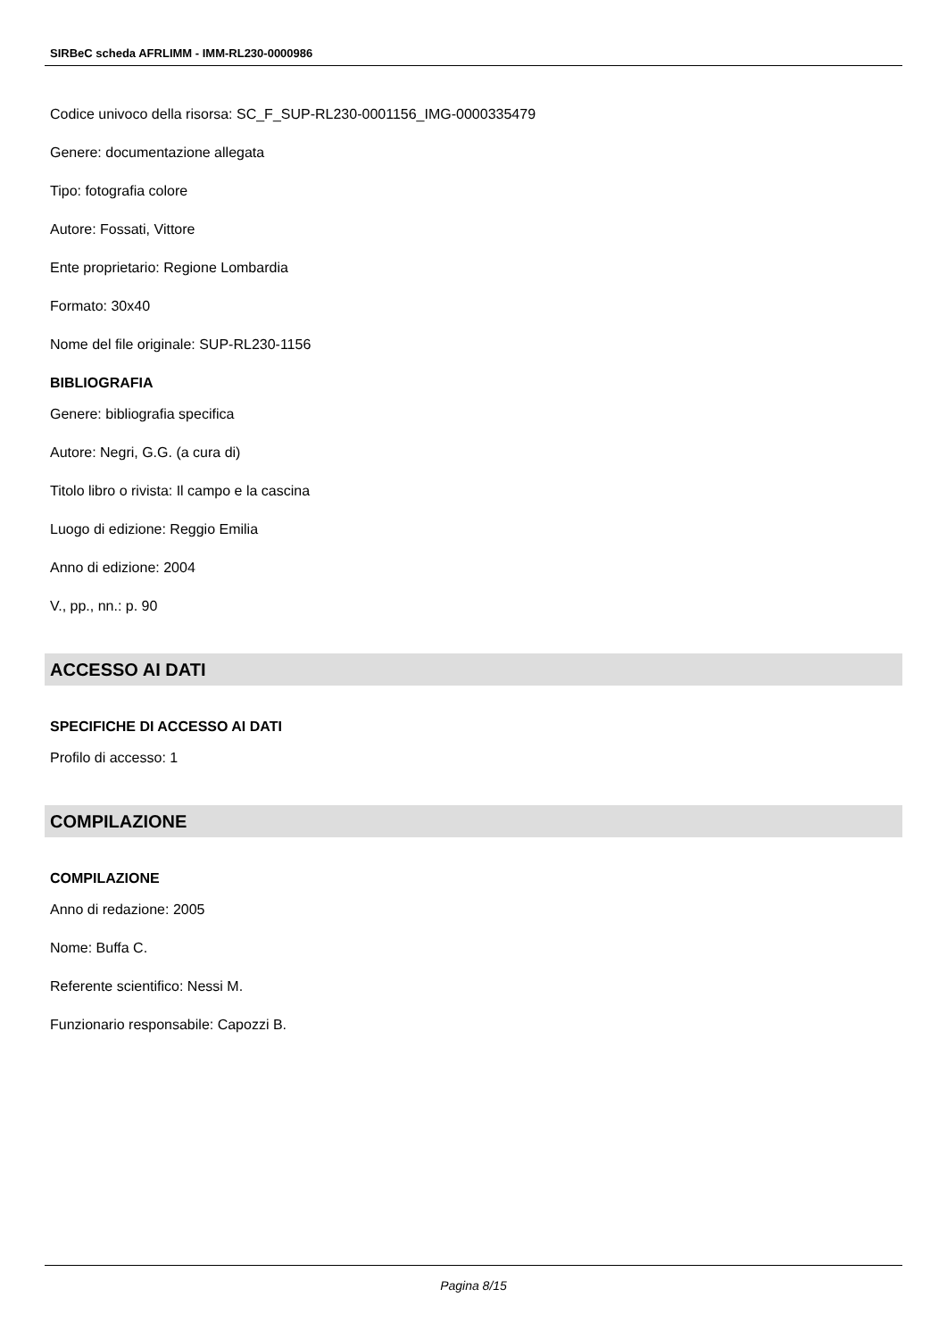SIRBeC scheda AFRLIMM - IMM-RL230-0000986
Codice univoco della risorsa: SC_F_SUP-RL230-0001156_IMG-0000335479
Genere: documentazione allegata
Tipo: fotografia colore
Autore: Fossati, Vittore
Ente proprietario: Regione Lombardia
Formato: 30x40
Nome del file originale: SUP-RL230-1156
BIBLIOGRAFIA
Genere: bibliografia specifica
Autore: Negri, G.G. (a cura di)
Titolo libro o rivista: Il campo e la cascina
Luogo di edizione: Reggio Emilia
Anno di edizione: 2004
V., pp., nn.: p. 90
ACCESSO AI DATI
SPECIFICHE DI ACCESSO AI DATI
Profilo di accesso: 1
COMPILAZIONE
COMPILAZIONE
Anno di redazione: 2005
Nome: Buffa C.
Referente scientifico: Nessi M.
Funzionario responsabile: Capozzi B.
Pagina 8/15